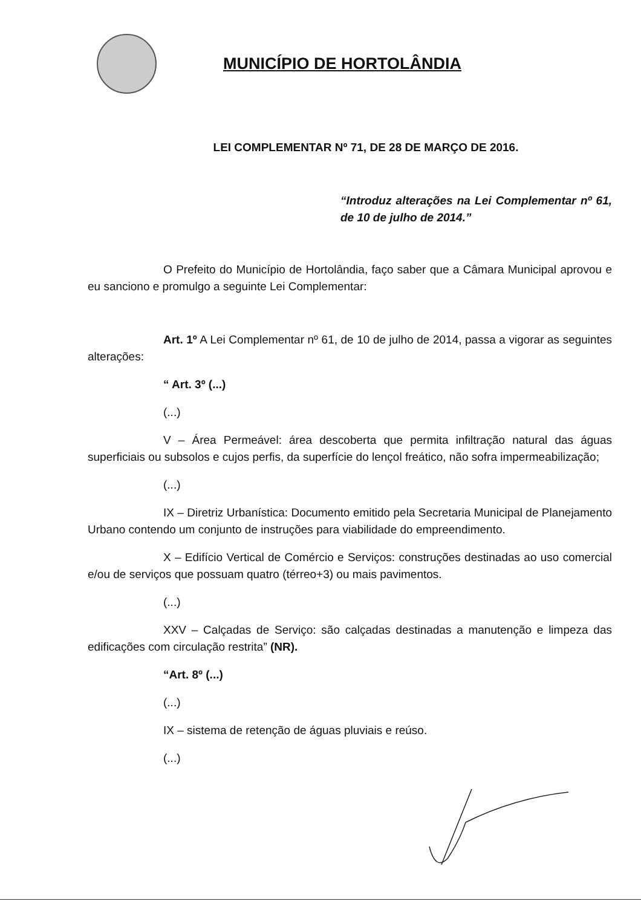MUNICÍPIO DE HORTOLÂNDIA
LEI COMPLEMENTAR Nº 71, DE 28 DE MARÇO DE 2016.
“Introduz alterações na Lei Complementar nº 61, de 10 de julho de 2014.”
O Prefeito do Município de Hortolândia, faço saber que a Câmara Municipal aprovou e eu sanciono e promulgo a seguinte Lei Complementar:
Art. 1º A Lei Complementar nº 61, de 10 de julho de 2014, passa a vigorar as seguintes alterações:
“ Art. 3º (...)
(...)
V – Área Permeável: área descoberta que permita infiltração natural das águas superficiais ou subsolos e cujos perfis, da superfície do lençol freático, não sofra impermeabilização;
(...)
IX – Diretriz Urbanística: Documento emitido pela Secretaria Municipal de Planejamento Urbano contendo um conjunto de instruções para viabilidade do empreendimento.
X – Edifício Vertical de Comércio e Serviços: construções destinadas ao uso comercial e/ou de serviços que possuam quatro (térreo+3) ou mais pavimentos.
(...)
XXV – Calçadas de Serviço: são calçadas destinadas a manutenção e limpeza das edificações com circulação restrita” (NR).
“Art. 8º (...)
(...)
IX – sistema de retenção de águas pluviais e reúso.
(...)